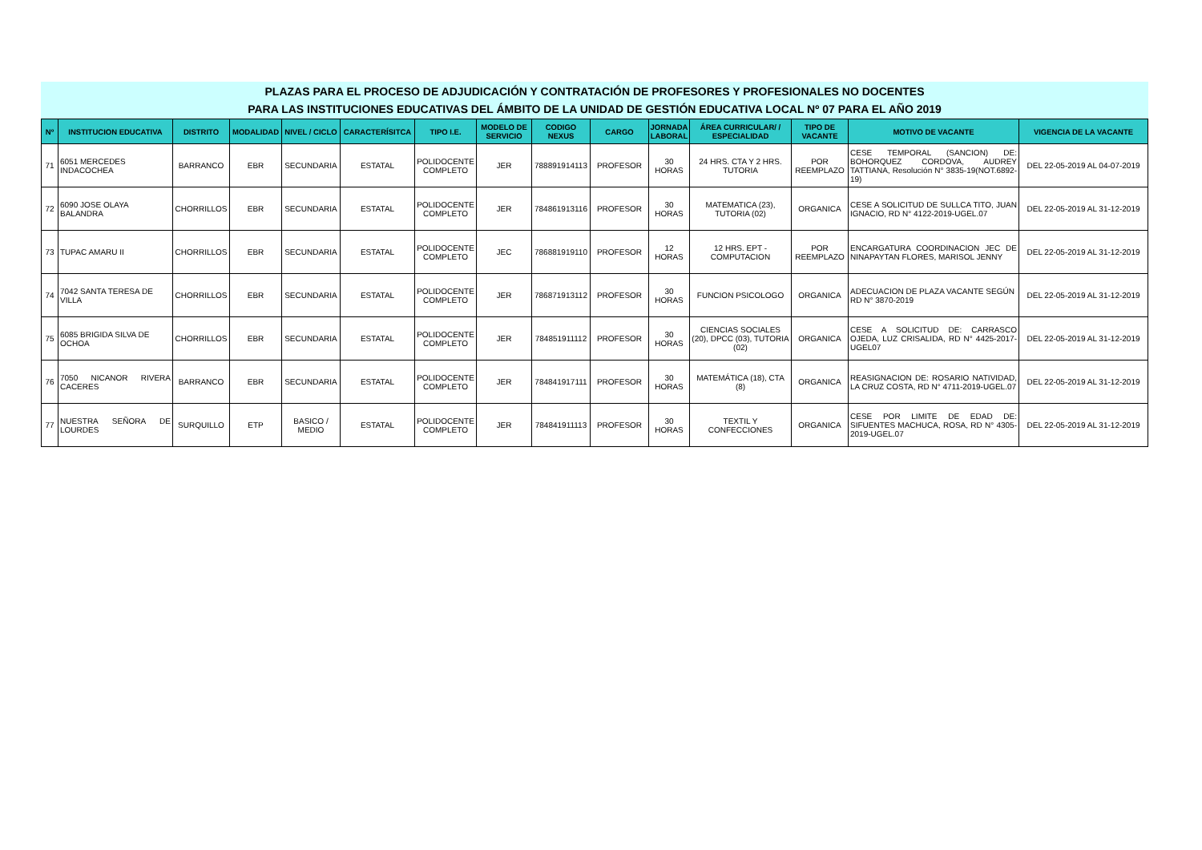PLAZAS PARA EL PROCESO DE ADJUDICACIÓN Y CONTRATACIÓN DE PROFESORES Y PROFESIONALES NO DOCENTES
PARA LAS INSTITUCIONES EDUCATIVAS DEL ÁMBITO DE LA UNIDAD DE GESTIÓN EDUCATIVA LOCAL Nº 07 PARA EL AÑO 2019
| Nº | INSTITUCION EDUCATIVA | DISTRITO | MODALIDAD | NIVEL / CICLO | CARACTERÍSITCA | TIPO I.E. | MODELO DE SERVICIO | CODIGO NEXUS | CARGO | JORNADA LABORAL | ÁREA CURRICULAR/ / ESPECIALIDAD | TIPO DE VACANTE | MOTIVO DE VACANTE | VIGENCIA DE LA VACANTE |
| --- | --- | --- | --- | --- | --- | --- | --- | --- | --- | --- | --- | --- | --- | --- |
| 71 | 6051 MERCEDES INDACOCHEA | BARRANCO | EBR | SECUNDARIA | ESTATAL | POLIDOCENTE COMPLETO | JER | 788891914113 | PROFESOR | 30 HORAS | 24 HRS. CTA Y 2 HRS. TUTORIA | POR REEMPLAZO | CESE TEMPORAL (SANCION) DE: BOHORQUEZ CORDOVA, AUDREY TATTIANA, Resolución N° 3835-19(NOT.6892-19) | DEL 22-05-2019 AL 04-07-2019 |
| 72 | 6090 JOSE OLAYA BALANDRA | CHORRILLOS | EBR | SECUNDARIA | ESTATAL | POLIDOCENTE COMPLETO | JER | 784861913116 | PROFESOR | 30 HORAS | MATEMATICA (23), TUTORIA (02) | ORGANICA | CESE A SOLICITUD DE SULLCA TITO, JUAN IGNACIO, RD N° 4122-2019-UGEL.07 | DEL 22-05-2019 AL 31-12-2019 |
| 73 | TUPAC AMARU II | CHORRILLOS | EBR | SECUNDARIA | ESTATAL | POLIDOCENTE COMPLETO | JEC | 786881919110 | PROFESOR | 12 HORAS | 12 HRS. EPT - COMPUTACION | POR REEMPLAZO | ENCARGATURA COORDINACION JEC DE NINAPAYTAN FLORES, MARISOL JENNY | DEL 22-05-2019 AL 31-12-2019 |
| 74 | 7042 SANTA TERESA DE VILLA | CHORRILLOS | EBR | SECUNDARIA | ESTATAL | POLIDOCENTE COMPLETO | JER | 786871913112 | PROFESOR | 30 HORAS | FUNCION PSICOLOGO | ORGANICA | ADECUACION DE PLAZA VACANTE SEGÚN RD N° 3870-2019 | DEL 22-05-2019 AL 31-12-2019 |
| 75 | 6085 BRIGIDA SILVA DE OCHOA | CHORRILLOS | EBR | SECUNDARIA | ESTATAL | POLIDOCENTE COMPLETO | JER | 784851911112 | PROFESOR | 30 HORAS | CIENCIAS SOCIALES (20), DPCC (03), TUTORIA (02) | ORGANICA | CESE A SOLICITUD DE: CARRASCO OJEDA, LUZ CRISALIDA, RD N° 4425-2017-UGEL07 | DEL 22-05-2019 AL 31-12-2019 |
| 76 | 7050 NICANOR RIVERA CACERES | BARRANCO | EBR | SECUNDARIA | ESTATAL | POLIDOCENTE COMPLETO | JER | 784841917111 | PROFESOR | 30 HORAS | MATEMÁTICA (18), CTA (8) | ORGANICA | REASIGNACION DE: ROSARIO NATIVIDAD, LA CRUZ COSTA, RD N° 4711-2019-UGEL.07 | DEL 22-05-2019 AL 31-12-2019 |
| 77 | NUESTRA SEÑORA DE LOURDES | SURQUILLO | ETP | BASICO / MEDIO | ESTATAL | POLIDOCENTE COMPLETO | JER | 784841911113 | PROFESOR | 30 HORAS | TEXTIL Y CONFECCIONES | ORGANICA | CESE POR LIMITE DE EDAD DE: SIFUENTES MACHUCA, ROSA, RD N° 4305-2019-UGEL.07 | DEL 22-05-2019 AL 31-12-2019 |